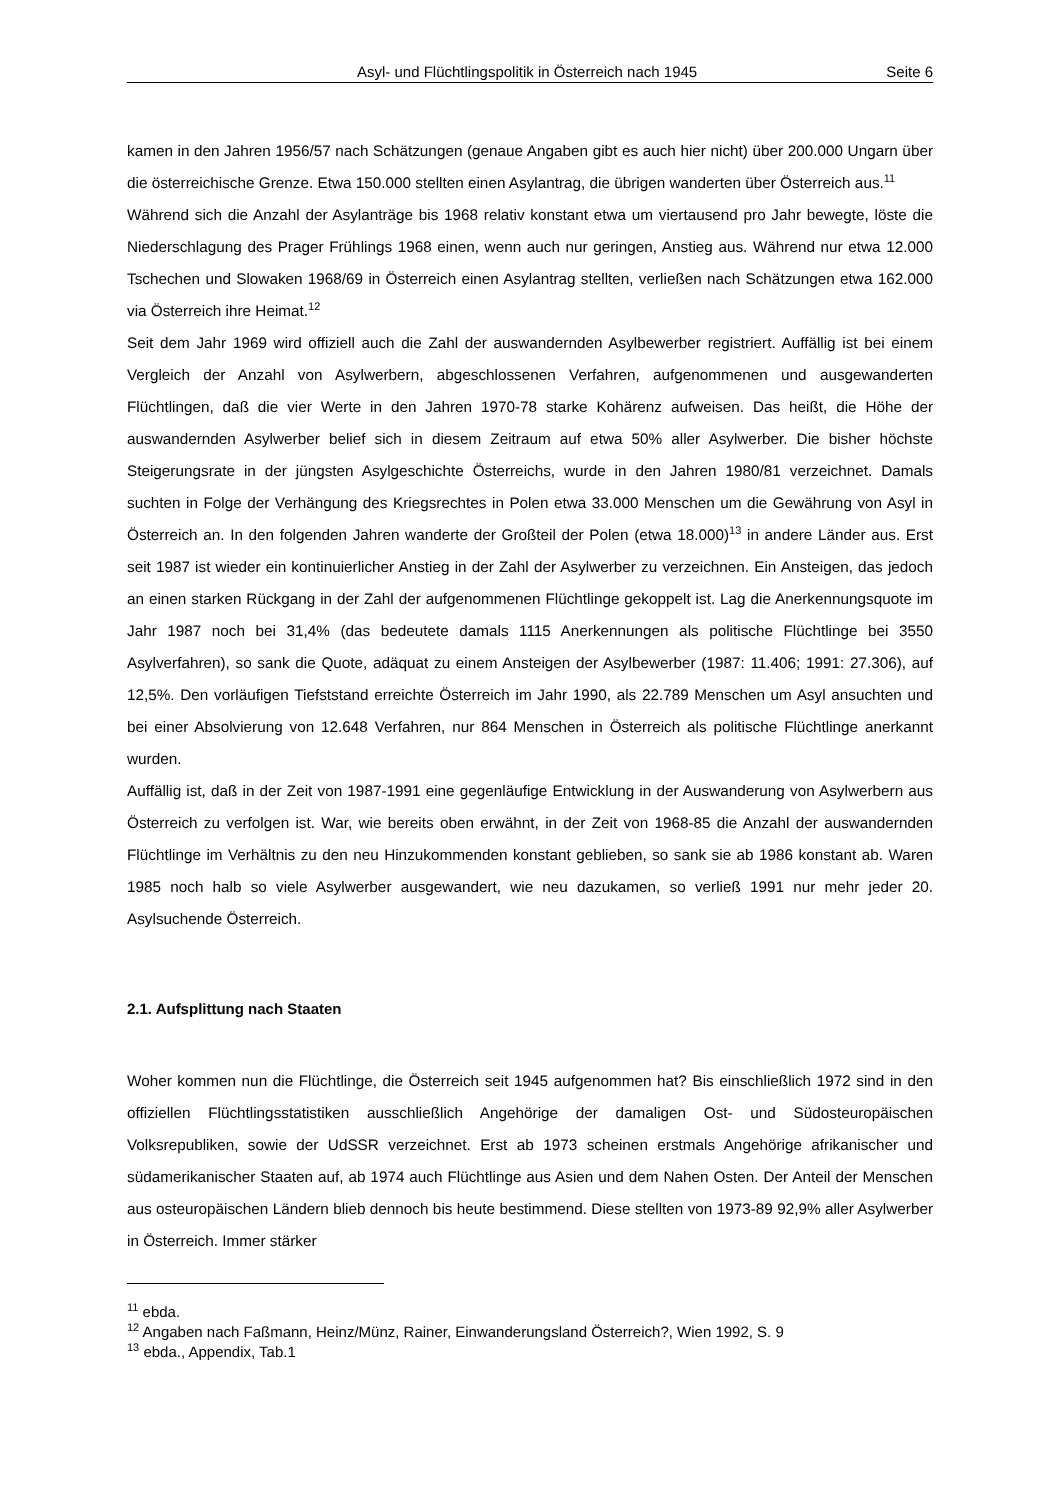Asyl- und Flüchtlingspolitik in Österreich nach 1945 Seite 6
kamen in den Jahren 1956/57 nach Schätzungen (genaue Angaben gibt es auch hier nicht) über 200.000 Ungarn über die österreichische Grenze. Etwa 150.000 stellten einen Asylantrag, die übrigen wanderten über Österreich aus.<sup>11</sup>
Während sich die Anzahl der Asylanträge bis 1968 relativ konstant etwa um viertausend pro Jahr bewegte, löste die Niederschlagung des Prager Frühlings 1968 einen, wenn auch nur geringen, Anstieg aus. Während nur etwa 12.000 Tschechen und Slowaken 1968/69 in Österreich einen Asylantrag stellten, verließen nach Schätzungen etwa 162.000 via Österreich ihre Heimat.<sup>12</sup>
Seit dem Jahr 1969 wird offiziell auch die Zahl der auswandernden Asylbewerber registriert. Auffällig ist bei einem Vergleich der Anzahl von Asylwerbern, abgeschlossenen Verfahren, aufgenommenen und ausgewanderten Flüchtlingen, daß die vier Werte in den Jahren 1970-78 starke Kohärenz aufweisen. Das heißt, die Höhe der auswandernden Asylwerber belief sich in diesem Zeitraum auf etwa 50% aller Asylwerber. Die bisher höchste Steigerungsrate in der jüngsten Asylgeschichte Österreichs, wurde in den Jahren 1980/81 verzeichnet. Damals suchten in Folge der Verhängung des Kriegsrechtes in Polen etwa 33.000 Menschen um die Gewährung von Asyl in Österreich an. In den folgenden Jahren wanderte der Großteil der Polen (etwa 18.000)<sup>13</sup> in andere Länder aus. Erst seit 1987 ist wieder ein kontinuierlicher Anstieg in der Zahl der Asylwerber zu verzeichnen. Ein Ansteigen, das jedoch an einen starken Rückgang in der Zahl der aufgenommenen Flüchtlinge gekoppelt ist. Lag die Anerkennungsquote im Jahr 1987 noch bei 31,4% (das bedeutete damals 1115 Anerkennungen als politische Flüchtlinge bei 3550 Asylverfahren), so sank die Quote, adäquat zu einem Ansteigen der Asylbewerber (1987: 11.406; 1991: 27.306), auf 12,5%. Den vorläufigen Tiefststand erreichte Österreich im Jahr 1990, als 22.789 Menschen um Asyl ansuchten und bei einer Absolvierung von 12.648 Verfahren, nur 864 Menschen in Österreich als politische Flüchtlinge anerkannt wurden.
Auffällig ist, daß in der Zeit von 1987-1991 eine gegenläufige Entwicklung in der Auswanderung von Asylwerbern aus Österreich zu verfolgen ist. War, wie bereits oben erwähnt, in der Zeit von 1968-85 die Anzahl der auswandernden Flüchtlinge im Verhältnis zu den neu Hinzukommenden konstant geblieben, so sank sie ab 1986 konstant ab. Waren 1985 noch halb so viele Asylwerber ausgewandert, wie neu dazukamen, so verließ 1991 nur mehr jeder 20. Asylsuchende Österreich.
2.1. Aufsplittung nach Staaten
Woher kommen nun die Flüchtlinge, die Österreich seit 1945 aufgenommen hat? Bis einschließlich 1972 sind in den offiziellen Flüchtlingsstatistiken ausschließlich Angehörige der damaligen Ost- und Südosteuropäischen Volksrepubliken, sowie der UdSSR verzeichnet. Erst ab 1973 scheinen erstmals Angehörige afrikanischer und südamerikanischer Staaten auf, ab 1974 auch Flüchtlinge aus Asien und dem Nahen Osten. Der Anteil der Menschen aus osteuropäischen Ländern blieb dennoch bis heute bestimmend. Diese stellten von 1973-89 92,9% aller Asylwerber in Österreich. Immer stärker
<sup>11</sup> ebda.
<sup>12</sup> Angaben nach Faßmann, Heinz/Münz, Rainer, Einwanderungsland Österreich?, Wien 1992, S. 9
<sup>13</sup> ebda., Appendix, Tab.1